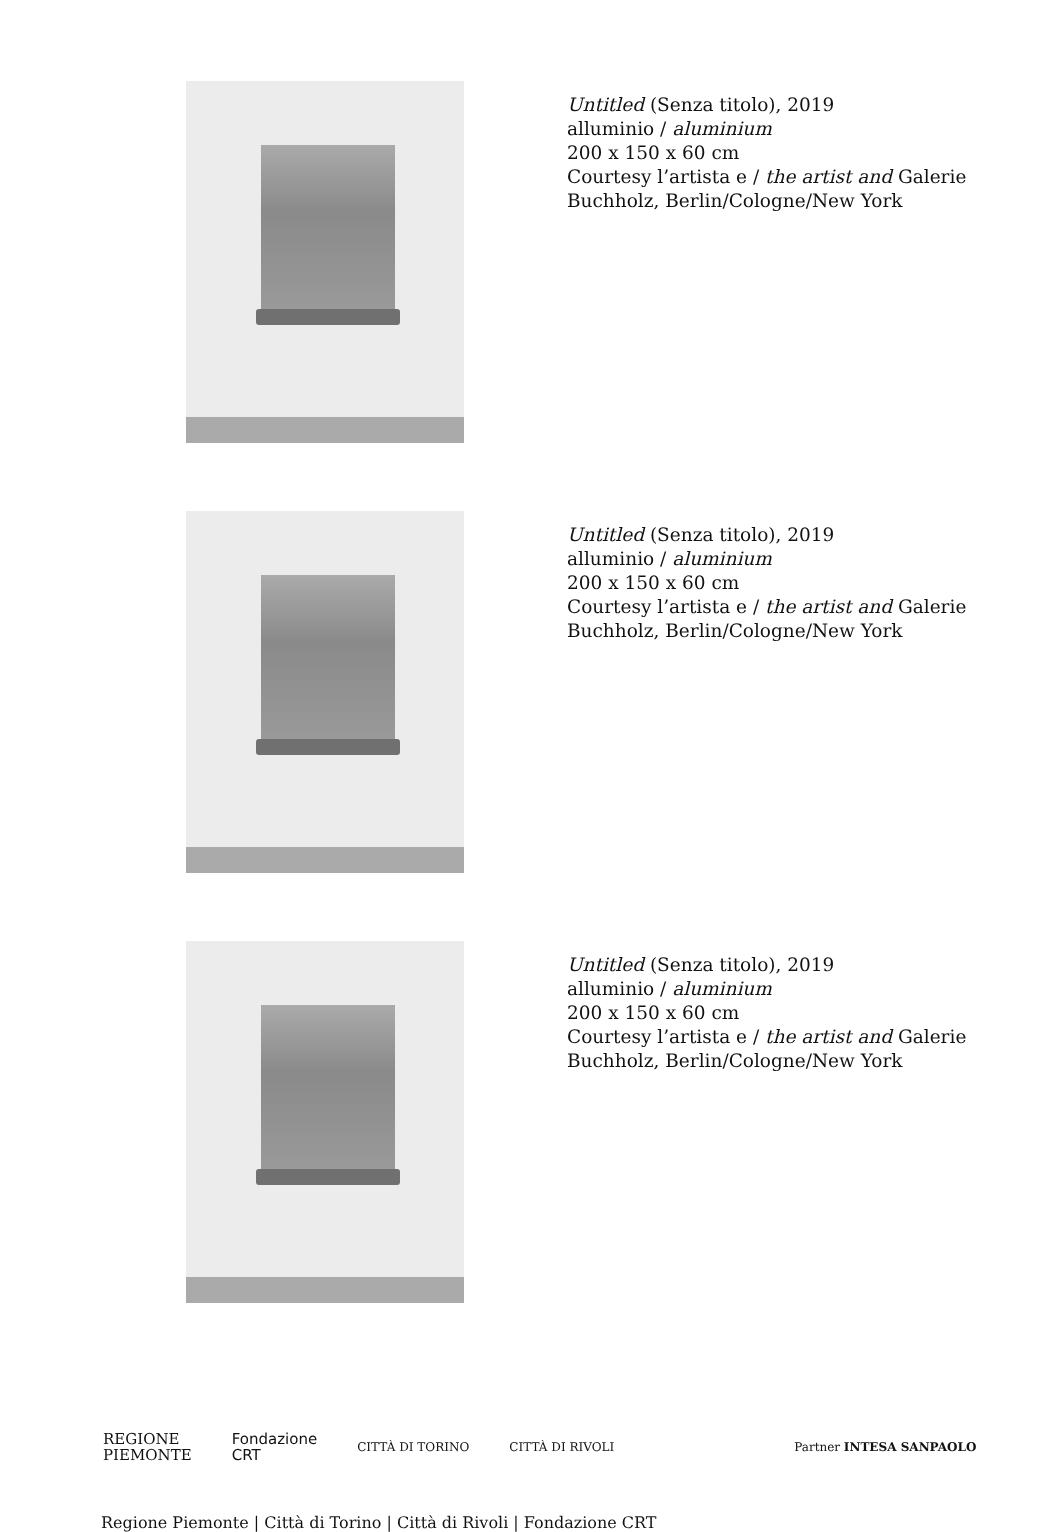Untitled (Senza titolo), 2019
alluminio / aluminium
200 x 150 x 60 cm
Courtesy l’artista e / the artist and Galerie
Buchholz, Berlin/Cologne/New York
Untitled (Senza titolo), 2019
alluminio / aluminium
200 x 150 x 60 cm
Courtesy l’artista e / the artist and Galerie
Buchholz, Berlin/Cologne/New York
Untitled (Senza titolo), 2019
alluminio / aluminium
200 x 150 x 60 cm
Courtesy l’artista e / the artist and Galerie
Buchholz, Berlin/Cologne/New York
REGIONE
PIEMONTE
Fondazione
CRT
CITTÀ DI TORINO CITTÀ DI RIVOLI Partner INTESA SANPAOLO
Regione Piemonte | Città di Torino | Città di Rivoli | Fondazione CRT